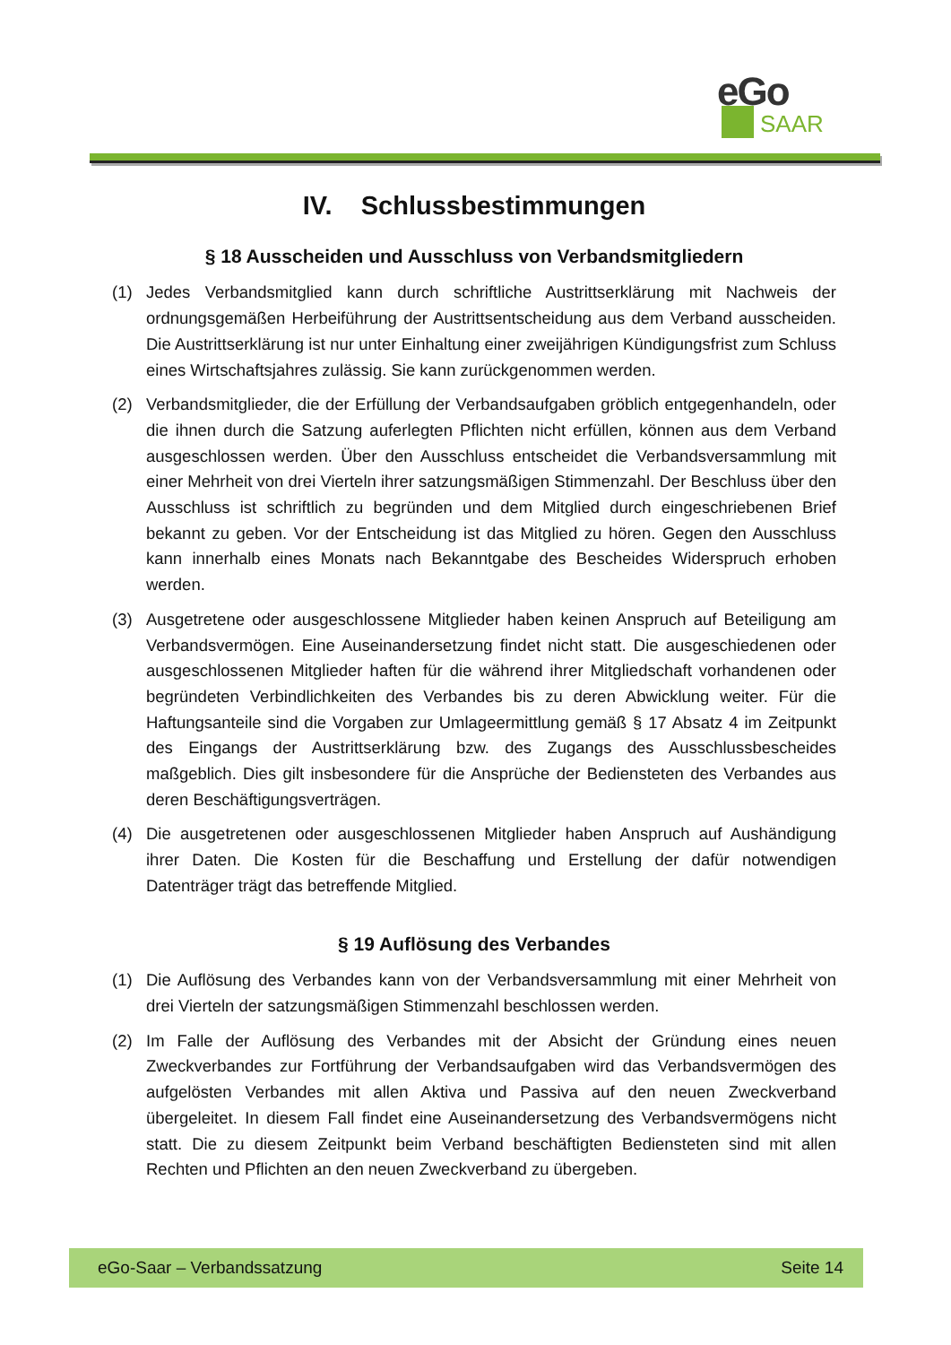eGo
SAAR
IV. Schlussbestimmungen
§ 18 Ausscheiden und Ausschluss von Verbandsmitgliedern
(1) Jedes Verbandsmitglied kann durch schriftliche Austrittserklärung mit Nachweis der ordnungsgemäßen Herbeiführung der Austrittsentscheidung aus dem Verband ausscheiden. Die Austrittserklärung ist nur unter Einhaltung einer zweijährigen Kündigungsfrist zum Schluss eines Wirtschaftsjahres zulässig. Sie kann zurückgenommen werden.
(2) Verbandsmitglieder, die der Erfüllung der Verbandsaufgaben gröblich entgegenhandeln, oder die ihnen durch die Satzung auferlegten Pflichten nicht erfüllen, können aus dem Verband ausgeschlossen werden. Über den Ausschluss entscheidet die Verbandsversammlung mit einer Mehrheit von drei Vierteln ihrer satzungsmäßigen Stimmenzahl. Der Beschluss über den Ausschluss ist schriftlich zu begründen und dem Mitglied durch eingeschriebenen Brief bekannt zu geben. Vor der Entscheidung ist das Mitglied zu hören. Gegen den Ausschluss kann innerhalb eines Monats nach Bekanntgabe des Bescheides Widerspruch erhoben werden.
(3) Ausgetretene oder ausgeschlossene Mitglieder haben keinen Anspruch auf Beteiligung am Verbandsvermögen. Eine Auseinandersetzung findet nicht statt. Die ausgeschiedenen oder ausgeschlossenen Mitglieder haften für die während ihrer Mitgliedschaft vorhandenen oder begründeten Verbindlichkeiten des Verbandes bis zu deren Abwicklung weiter. Für die Haftungsanteile sind die Vorgaben zur Umlageermittlung gemäß § 17 Absatz 4 im Zeitpunkt des Eingangs der Austrittserklärung bzw. des Zugangs des Ausschlussbescheides maßgeblich. Dies gilt insbesondere für die Ansprüche der Bediensteten des Verbandes aus deren Beschäftigungsverträgen.
(4) Die ausgetretenen oder ausgeschlossenen Mitglieder haben Anspruch auf Aushändigung ihrer Daten. Die Kosten für die Beschaffung und Erstellung der dafür notwendigen Datenträger trägt das betreffende Mitglied.
§ 19 Auflösung des Verbandes
(1) Die Auflösung des Verbandes kann von der Verbandsversammlung mit einer Mehrheit von drei Vierteln der satzungsmäßigen Stimmenzahl beschlossen werden.
(2) Im Falle der Auflösung des Verbandes mit der Absicht der Gründung eines neuen Zweckverbandes zur Fortführung der Verbandsaufgaben wird das Verbandsvermögen des aufgelösten Verbandes mit allen Aktiva und Passiva auf den neuen Zweckverband übergeleitet. In diesem Fall findet eine Auseinandersetzung des Verbandsvermögens nicht statt. Die zu diesem Zeitpunkt beim Verband beschäftigten Bediensteten sind mit allen Rechten und Pflichten an den neuen Zweckverband zu übergeben.
eGo-Saar – Verbandssatzung Seite 14